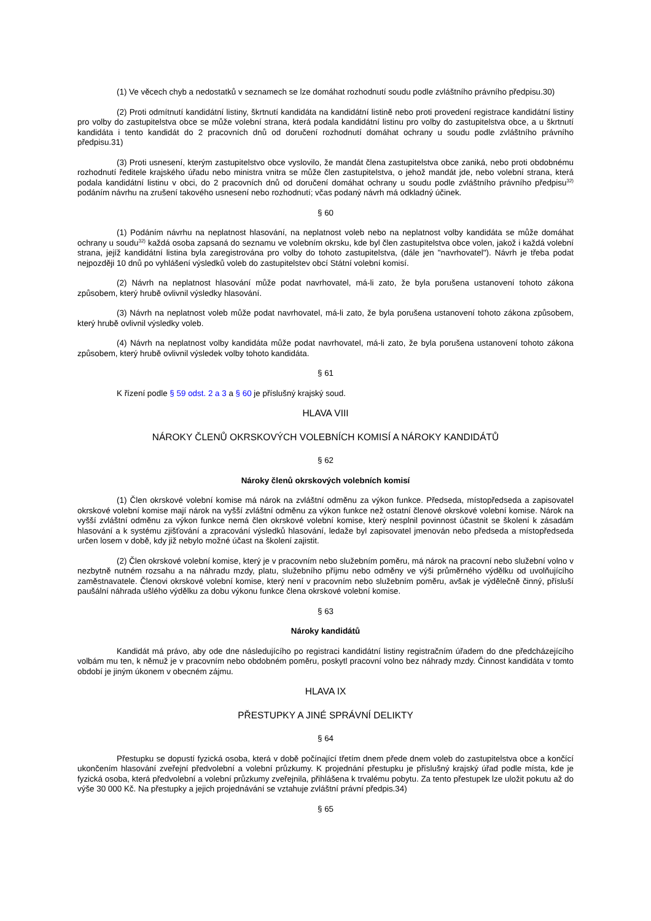(1) Ve věcech chyb a nedostatků v seznamech se lze domáhat rozhodnutí soudu podle zvláštního právního předpisu.30)
(2) Proti odmítnutí kandidátní listiny, škrtnutí kandidáta na kandidátní listině nebo proti provedení registrace kandidátní listiny pro volby do zastupitelstva obce se může volební strana, která podala kandidátní listinu pro volby do zastupitelstva obce, a u škrtnutí kandidáta i tento kandidát do 2 pracovních dnů od doručení rozhodnutí domáhat ochrany u soudu podle zvláštního právního předpisu.31)
(3) Proti usnesení, kterým zastupitelstvo obce vyslovilo, že mandát člena zastupitelstva obce zaniká, nebo proti obdobnému rozhodnutí ředitele krajského úřadu nebo ministra vnitra se může člen zastupitelstva, o jehož mandát jde, nebo volební strana, která podala kandidátní listinu v obci, do 2 pracovních dnů od doručení domáhat ochrany u soudu podle zvláštního právního předpisu<sup>32)</sup> podáním návrhu na zrušení takového usnesení nebo rozhodnutí; včas podaný návrh má odkladný účinek.
§ 60
(1) Podáním návrhu na neplatnost hlasování, na neplatnost voleb nebo na neplatnost volby kandidáta se může domáhat ochrany u soudu<sup>32)</sup> každá osoba zapsaná do seznamu ve volebním okrsku, kde byl člen zastupitelstva obce volen, jakož i každá volební strana, jejíž kandidátní listina byla zaregistrována pro volby do tohoto zastupitelstva, (dále jen "navrhovatel"). Návrh je třeba podat nejpozději 10 dnů po vyhlášení výsledků voleb do zastupitelstev obcí Státní volební komisí.
(2) Návrh na neplatnost hlasování může podat navrhovatel, má-li zato, že byla porušena ustanovení tohoto zákona způsobem, který hrubě ovlivnil výsledky hlasování.
(3) Návrh na neplatnost voleb může podat navrhovatel, má-li zato, že byla porušena ustanovení tohoto zákona způsobem, který hrubě ovlivnil výsledky voleb.
(4) Návrh na neplatnost volby kandidáta může podat navrhovatel, má-li zato, že byla porušena ustanovení tohoto zákona způsobem, který hrubě ovlivnil výsledek volby tohoto kandidáta.
§ 61
K řízení podle § 59 odst. 2 a 3 a § 60 je příslušný krajský soud.
HLAVA VIII
NÁROKY ČLENŮ OKRSKOVÝCH VOLEBNÍCH KOMISÍ A NÁROKY KANDIDÁTŮ
§ 62
Nároky členů okrskových volebních komisí
(1) Člen okrskové volební komise má nárok na zvláštní odměnu za výkon funkce. Předseda, místopředseda a zapisovatel okrskové volební komise mají nárok na vyšší zvláštní odměnu za výkon funkce než ostatní členové okrskové volební komise. Nárok na vyšší zvláštní odměnu za výkon funkce nemá člen okrskové volební komise, který nesplnil povinnost účastnit se školení k zásadám hlasování a k systému zjišťování a zpracování výsledků hlasování, ledaže byl zapisovatel jmenován nebo předseda a místopředseda určen losem v době, kdy již nebylo možné účast na školení zajistit.
(2) Člen okrskové volební komise, který je v pracovním nebo služebním poměru, má nárok na pracovní nebo služební volno v nezbytně nutném rozsahu a na náhradu mzdy, platu, služebního příjmu nebo odměny ve výši průměrného výdělku od uvolňujícího zaměstnavatele. Členovi okrskové volební komise, který není v pracovním nebo služebním poměru, avšak je výdělečně činný, přísluší paušální náhrada ušlého výdělku za dobu výkonu funkce člena okrskové volební komise.
§ 63
Nároky kandidátů
Kandidát má právo, aby ode dne následujícího po registraci kandidátní listiny registračním úřadem do dne předcházejícího volbám mu ten, k němuž je v pracovním nebo obdobném poměru, poskytl pracovní volno bez náhrady mzdy. Činnost kandidáta v tomto období je jiným úkonem v obecném zájmu.
HLAVA IX
PŘESTUPKY A JINÉ SPRÁVNÍ DELIKTY
§ 64
Přestupku se dopustí fyzická osoba, která v době počínající třetím dnem přede dnem voleb do zastupitelstva obce a končící ukončením hlasování zveřejní předvolební a volební průzkumy. K projednání přestupku je příslušný krajský úřad podle místa, kde je fyzická osoba, která předvolební a volební průzkumy zveřejnila, přihlášena k trvalému pobytu. Za tento přestupek lze uložit pokutu až do výše 30 000 Kč. Na přestupky a jejich projednávání se vztahuje zvláštní právní předpis.34)
§ 65